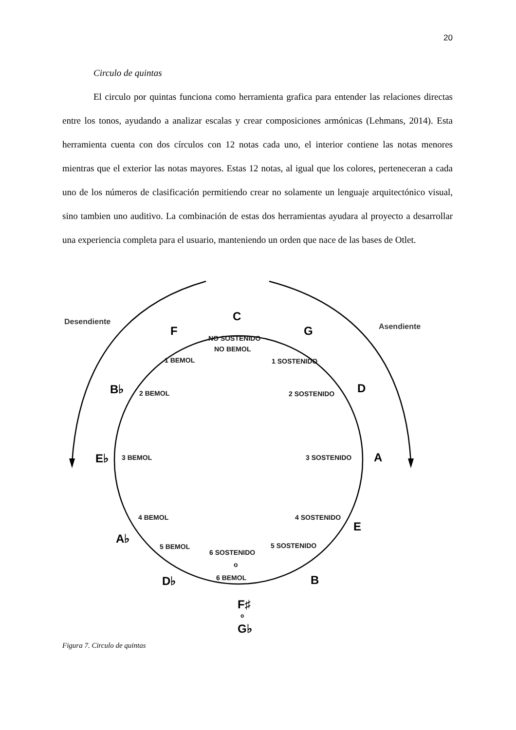20
Circulo de quintas
El circulo por quintas funciona como herramienta grafica para entender las relaciones directas entre los tonos, ayudando a analizar escalas y crear composiciones armónicas (Lehmans, 2014). Esta herramienta cuenta con dos círculos con 12 notas cada uno, el interior contiene las notas menores mientras que el exterior las notas mayores. Estas 12 notas, al igual que los colores, perteneceran a cada uno de los números de clasificación permitiendo crear no solamente un lenguaje arquitectónico visual, sino tambien uno auditivo. La combinación de estas dos herramientas ayudara al proyecto a desarrollar una experiencia completa para el usuario, manteniendo un orden que nace de las bases de Otlet.
Desendiente
Asendiente
C
F
G
B♭
D
E♭
A
A♭
E
D♭
B
F♯
o
G♭
NO SOSTENIDO
NO BEMOL
1 BEMOL
1 SOSTENIDO
2 BEMOL
2 SOSTENIDO
3 BEMOL
3 SOSTENIDO
4 BEMOL
4 SOSTENIDO
5 BEMOL
5 SOSTENIDO
6 SOSTENIDO
o
6 BEMOL
Figura 7. Circulo de quintas